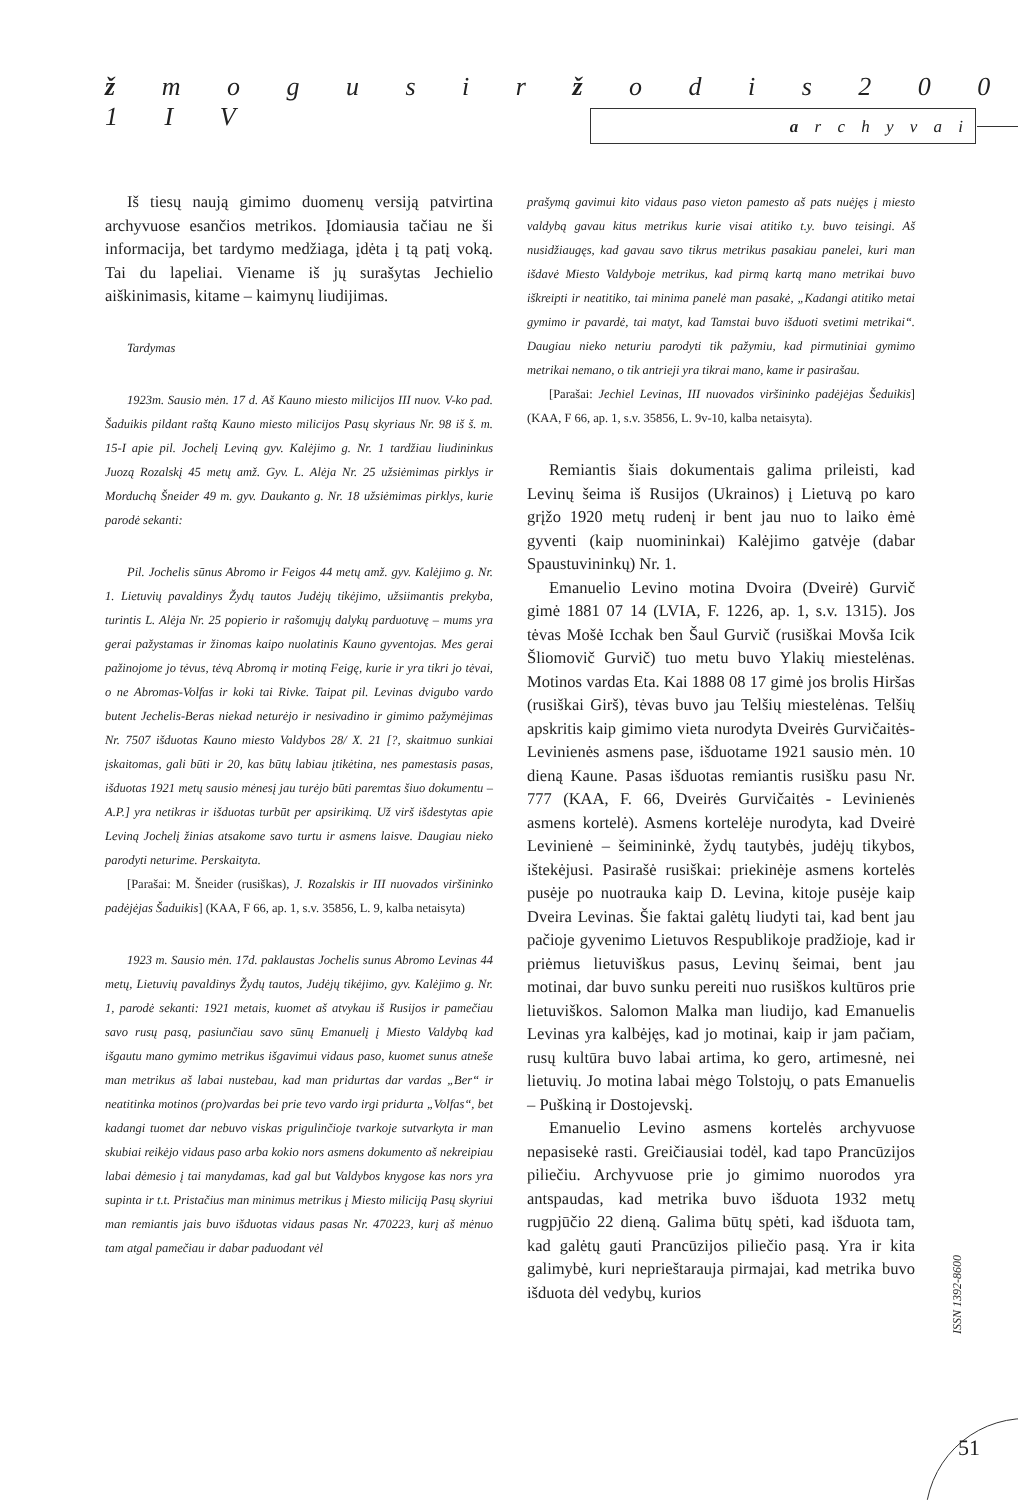ž m o g u s i r ž o d i s 2 0 0 1 I V
a r c h y v a i
Iš tiesų naują gimimo duomenų versiją patvirtina archyvuose esančios metrikos. Įdomiausia tačiau ne ši informacija, bet tardymo medžiaga, įdėta į tą patį voką. Tai du lapeliai. Viename iš jų surašytas Jechielio aiškinimasis, kitame – kaimynų liudijimas.
Tardymas
1923m. Sausio mėn. 17 d. Aš Kauno miesto milicijos III nuov. V-ko pad. Šaduikis pildant raštą Kauno miesto milicijos Pasų skyriaus Nr. 98 iš š. m. 15-I apie pil. Jochelį Leviną gyv. Kalėjimo g. Nr. 1 tardžiau liudininkus Juozą Rozalskį 45 metų amž. Gyv. L. Alėja Nr. 25 užsiėmimas pirklys ir Morduchą Šneider 49 m. gyv. Daukanto g. Nr. 18 užsiėmimas pirklys, kurie parodė sekanti:
Pil. Jochelis sūnus Abromo ir Feigos 44 metų amž. gyv. Kalėjimo g. Nr. 1. Lietuvių pavaldinys Žydų tautos Judėjų tikėjimo, užsiimantis prekyba, turintis L. Alėja Nr. 25 popierio ir rašomųjų dalykų parduotuvę – mums yra gerai pažystamas ir žinomas kaipo nuolatinis Kauno gyventojas. Mes gerai pažinojome jo tėvus, tėvą Abromą ir motiną Feigę, kurie ir yra tikri jo tėvai, o ne Abromas-Volfas ir koki tai Rivke. Taipat pil. Levinas dvigubo vardo butent Jechelis-Beras niekad neturėjo ir nesivadino ir gimimo pažymėjimas Nr. 7507 išduotas Kauno miesto Valdybos 28/ X. 21 [?, skaitmuo sunkiai įskaitomas, gali būti ir 20, kas būtų labiau įtikėtina, nes pamestasis pasas, išduotas 1921 metų sausio mėnesį jau turėjo būti paremtas šiuo dokumentu – A.P.] yra netikras ir išduotas turbūt per apsirikimą. Už virš išdestytas apie Leviną Jochelį žinias atsakome savo turtu ir asmens laisve. Daugiau nieko parodyti neturime. Perskaityta.
[Parašai: M. Šneider (rusiškas), J. Rozalskis ir III nuovados viršininko padėjėjas Šaduikis] (KAA, F 66, ap. 1, s.v. 35856, L. 9, kalba netaisyta)
1923 m. Sausio mėn. 17d. paklaustas Jochelis sunus Abromo Levinas 44 metų, Lietuvių pavaldinys Žydų tautos, Judėjų tikėjimo, gyv. Kalėjimo g. Nr. 1, parodė sekanti: 1921 metais, kuomet aš atvykau iš Rusijos ir pamečiau savo rusų pasą, pasiunčiau savo sūnų Emanuelį į Miesto Valdybą kad išgautu mano gymimo metrikus išgavimui vidaus paso, kuomet sunus atneše man metrikus aš labai nustebau, kad man pridurtas dar vardas „Ber“ ir neatitinka motinos (pro)vardas bei prie tevo vardo irgi pridurta „Volfas“, bet kadangi tuomet dar nebuvo viskas prigulinčioje tvarkoje sutvarkyta ir man skubiai reikėjo vidaus paso arba kokio nors asmens dokumento aš nekreipiau labai dėmesio į tai manydamas, kad gal but Valdybos knygose kas nors yra supinta ir t.t. Pristačius man minimus metrikus į Miesto miliciją Pasų skyriui man remiantis jais buvo išduotas vidaus pasas Nr. 470223, kurį aš mėnuo tam atgal pamečiau ir dabar paduodant vėl
prašymą gavimui kito vidaus paso vieton pamesto aš pats nuėjęs į miesto valdybą gavau kitus metrikus kurie visai atitiko t.y. buvo teisingi. Aš nusidžiaugęs, kad gavau savo tikrus metrikus pasakiau panelei, kuri man išdavė Miesto Valdyboje metrikus, kad pirmą kartą mano metrikai buvo iškreipti ir neatitiko, tai minima panelė man pasakė, „Kadangi atitiko metai gymimo ir pavardė, tai matyt, kad Tamstai buvo išduoti svetimi metrikai“. Daugiau nieko neturiu parodyti tik pažymiu, kad pirmutiniai gymimo metrikai nemano, o tik antrieji yra tikrai mano, kame ir pasirašau.
[Parašai: Jechiel Levinas, III nuovados viršininko padėjėjas Šeduikis] (KAA, F 66, ap. 1, s.v. 35856, L. 9v-10, kalba netaisyta).
Remiantis šiais dokumentais galima prileisti, kad Levinų šeima iš Rusijos (Ukrainos) į Lietuvą po karo grįžo 1920 metų rudenį ir bent jau nuo to laiko ėmė gyventi (kaip nuomininkai) Kalėjimo gatvėje (dabar Spaustuvininkų) Nr. 1.
Emanuelio Levino motina Dvoira (Dveirė) Gurvič gimė 1881 07 14 (LVIA, F. 1226, ap. 1, s.v. 1315). Jos tėvas Mošė Icchak ben Šaul Gurvič (rusiškai Movša Icik Šliomovič Gurvič) tuo metu buvo Ylakių miestelėnas. Motinos vardas Eta. Kai 1888 08 17 gimė jos brolis Hiršas (rusiškai Girš), tėvas buvo jau Telšių miestelėnas. Telšių apskritis kaip gimimo vieta nurodyta Dveirės Gurvičaitės-Levinienės asmens pase, išduotame 1921 sausio mėn. 10 dieną Kaune. Pasas išduotas remiantis rusišku pasu Nr. 777 (KAA, F. 66, Dveirės Gurvičaitės - Levinienės asmens kortelė). Asmens kortelėje nurodyta, kad Dveirė Levinienė – šeimininkė, žydų tautybės, judėjų tikybos, ištekėjusi. Pasirašė rusiškai: priekinėje asmens kortelės pusėje po nuotrauka kaip D. Levina, kitoje pusėje kaip Dveira Levinas. Šie faktai galėtų liudyti tai, kad bent jau pačioje gyvenimo Lietuvos Respublikoje pradžioje, kad ir priėmus lietuviškus pasus, Levinų šeimai, bent jau motinai, dar buvo sunku pereiti nuo rusiškos kultūros prie lietuviškos. Salomon Malka man liudijo, kad Emanuelis Levinas yra kalbėjęs, kad jo motinai, kaip ir jam pačiam, rusų kultūra buvo labai artima, ko gero, artimesnė, nei lietuvių. Jo motina labai mėgo Tolstojų, o pats Emanuelis – Puškiną ir Dostojevskį.
Emanuelio Levino asmens kortelės archyvuose nepasisekė rasti. Greičiausiai todėl, kad tapo Prancūzijos piliečiu. Archyvuose prie jo gimimo nuorodos yra antspaudas, kad metrika buvo išduota 1932 metų rugpjūčio 22 dieną. Galima būtų spėti, kad išduota tam, kad galėtų gauti Prancūzijos piliečio pasą. Yra ir kita galimybė, kuri neprieštarauja pirmajai, kad metrika buvo išduota dėl vedybų, kurios
ISSN 1392-8600
51